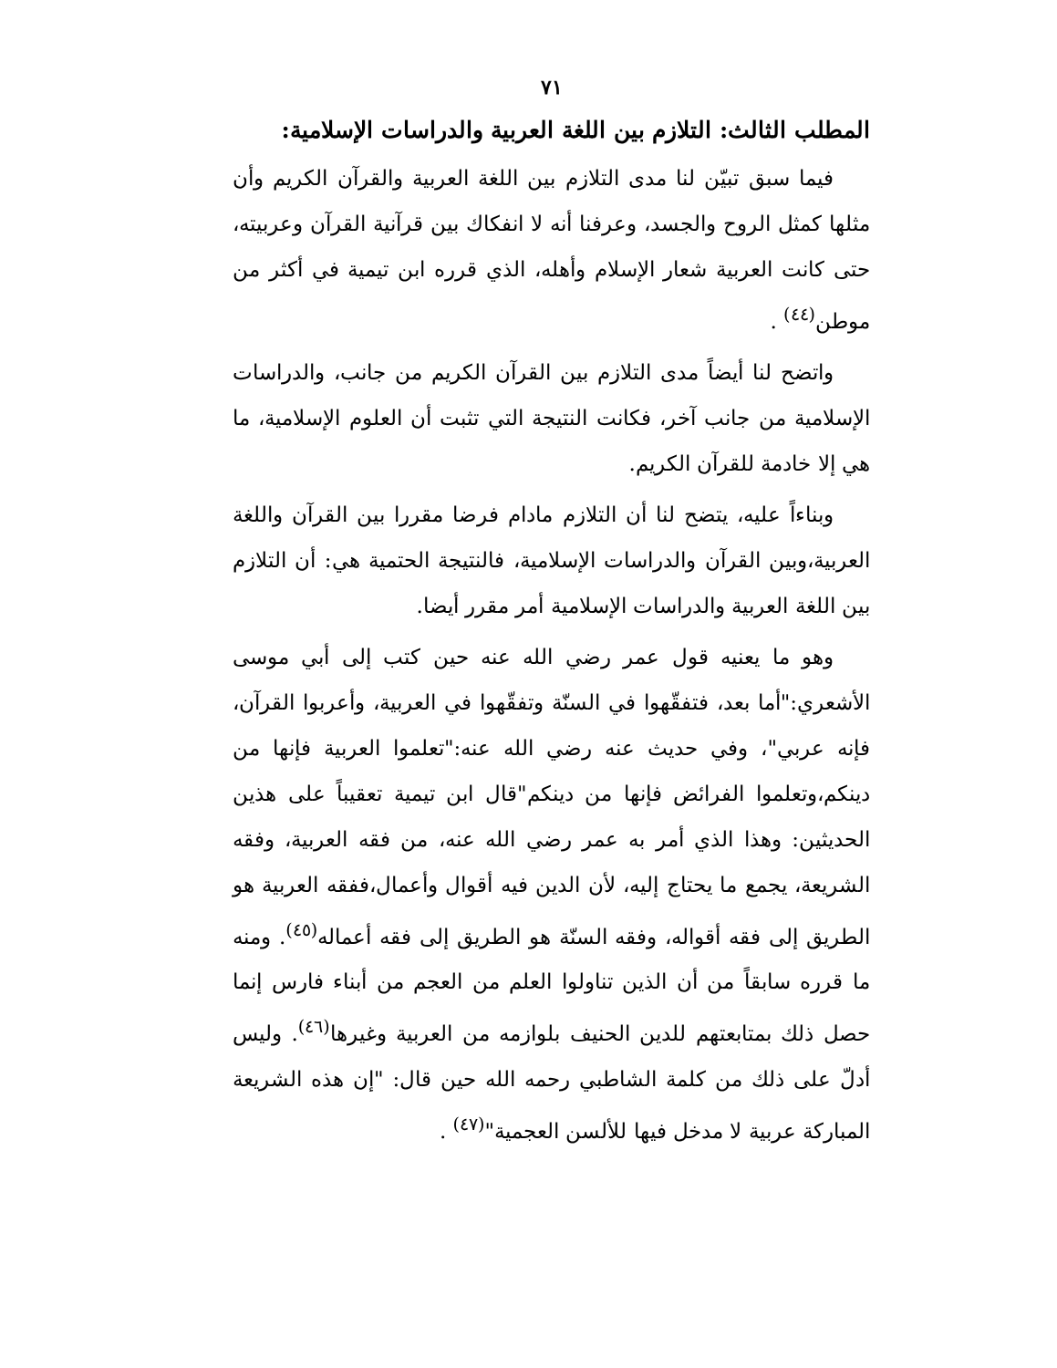٧١
المطلب الثالث: التلازم بين اللغة العربية والدراسات الإسلامية:
فيما سبق تبيّن لنا مدى التلازم بين اللغة العربية والقرآن الكريم وأن مثلها كمثل الروح والجسد، وعرفنا أنه لا انفكاك بين قرآنية القرآن وعربيته، حتى كانت العربية شعار الإسلام وأهله، الذي قرره ابن تيمية في أكثر من موطن<sup>(٤٤)</sup> .
واتضح لنا أيضاً مدى التلازم بين القرآن الكريم من جانب، والدراسات الإسلامية من جانب آخر، فكانت النتيجة التي تثبت أن العلوم الإسلامية، ما هي إلا خادمة للقرآن الكريم.
وبناءاً عليه، يتضح لنا أن التلازم مادام فرضا مقررا بين القرآن واللغة العربية،وبين القرآن والدراسات الإسلامية، فالنتيجة الحتمية هي: أن التلازم بين اللغة العربية والدراسات الإسلامية أمر مقرر أيضا.
وهو ما يعنيه قول عمر رضي الله عنه حين كتب إلى أبي موسى الأشعري:"أما بعد، فتفقّهوا في السنّة وتفقّهوا في العربية، وأعربوا القرآن، فإنه عربي"، وفي حديث عنه رضي الله عنه:"تعلموا العربية فإنها من دينكم،وتعلموا الفرائض فإنها من دينكم"قال ابن تيمية تعقيباً على هذين الحديثين: وهذا الذي أمر به عمر رضي الله عنه، من فقه العربية، وفقه الشريعة، يجمع ما يحتاج إليه، لأن الدين فيه أقوال وأعمال،ففقه العربية هو الطريق إلى فقه أقواله، وفقه السنّة هو الطريق إلى فقه أعماله<sup>(٤٥)</sup>. ومنه ما قرره سابقاً من أن الذين تناولوا العلم من العجم من أبناء فارس إنما حصل ذلك بمتابعتهم للدين الحنيف بلوازمه من العربية وغيرها<sup>(٤٦)</sup>. وليس أدلّ على ذلك من كلمة الشاطبي رحمه الله حين قال: "إن هذه الشريعة المباركة عربية لا مدخل فيها للألسن العجمية"<sup>(٤٧)</sup> .